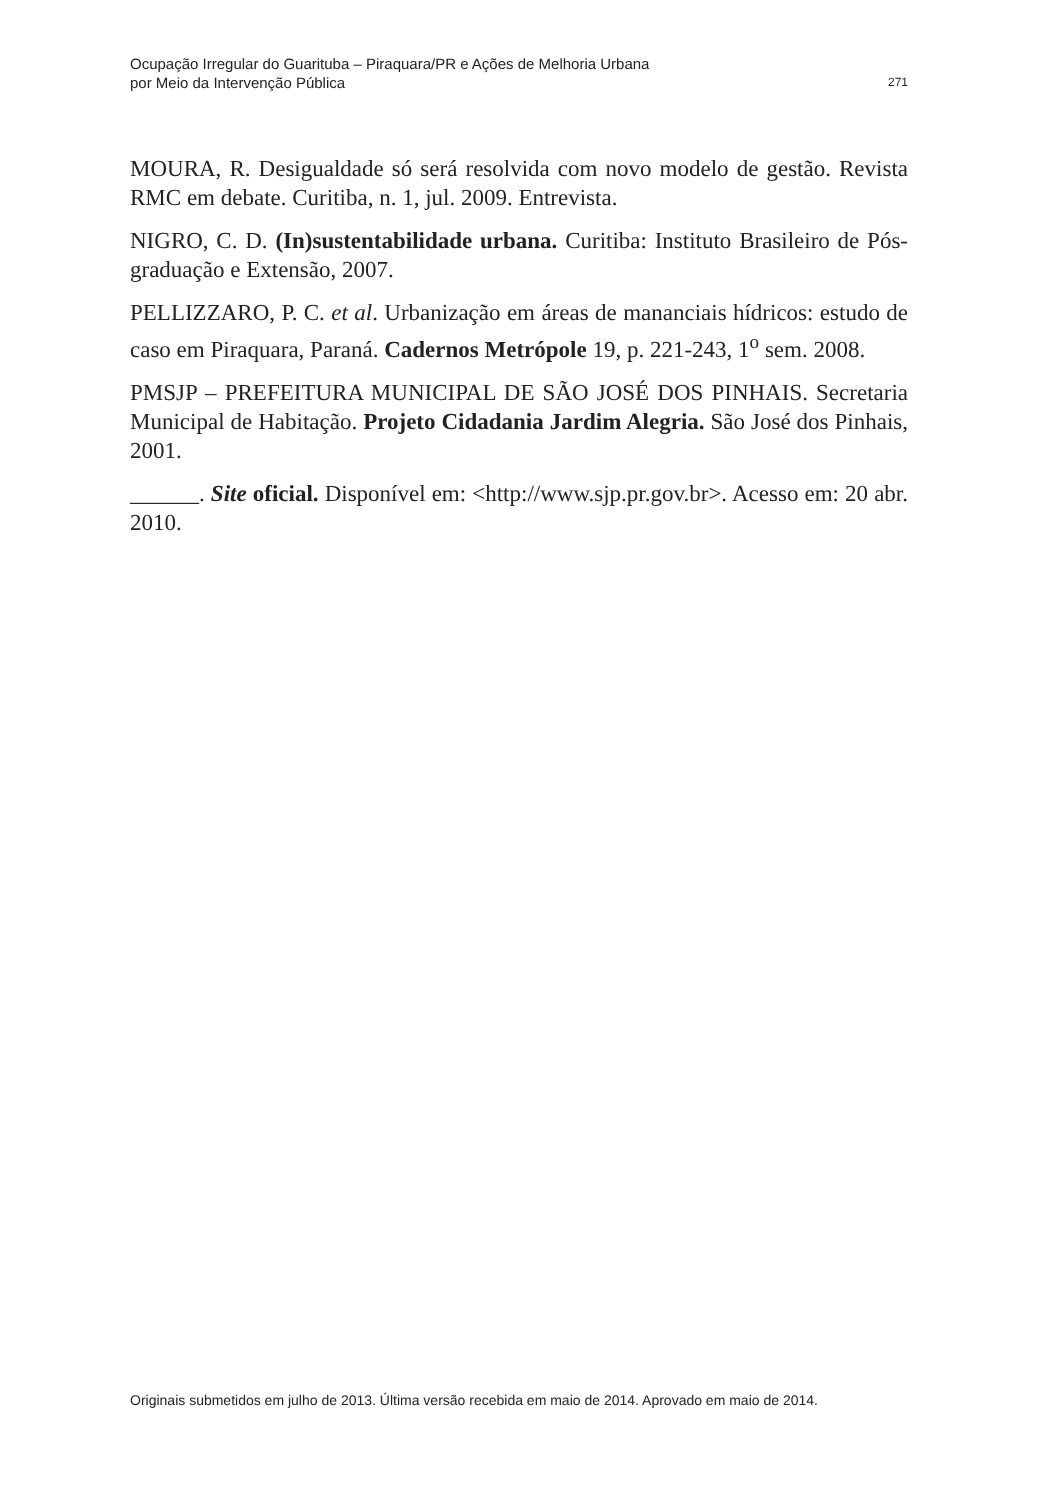Ocupação Irregular do Guarituba – Piraquara/PR e Ações de Melhoria Urbana
por Meio da Intervenção Pública
271
MOURA, R. Desigualdade só será resolvida com novo modelo de gestão. Revista RMC em debate. Curitiba, n. 1, jul. 2009. Entrevista.
NIGRO, C. D. (In)sustentabilidade urbana. Curitiba: Instituto Brasileiro de Pós-graduação e Extensão, 2007.
PELLIZZARO, P. C. et al. Urbanização em áreas de mananciais hídricos: estudo de caso em Piraquara, Paraná. Cadernos Metrópole 19, p. 221-243, 1<sup>o</sup> sem. 2008.
PMSJP – PREFEITURA MUNICIPAL DE SÃO JOSÉ DOS PINHAIS. Secretaria Municipal de Habitação. Projeto Cidadania Jardim Alegria. São José dos Pinhais, 2001.
______. Site oficial. Disponível em: <http://www.sjp.pr.gov.br>. Acesso em: 20 abr. 2010.
Originais submetidos em julho de 2013. Última versão recebida em maio de 2014. Aprovado em maio de 2014.